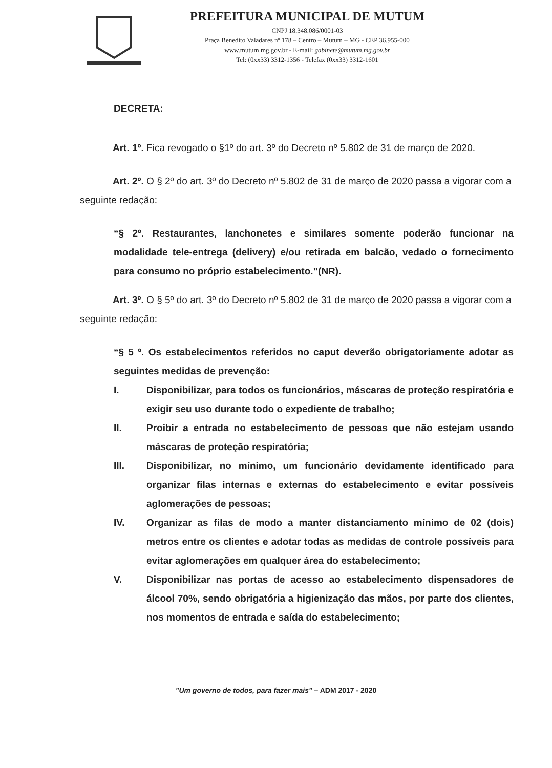PREFEITURA MUNICIPAL DE MUTUM
CNPJ 18.348.086/0001-03
Praça Benedito Valadares nº 178 – Centro – Mutum – MG - CEP 36.955-000
www.mutum.mg.gov.br - E-mail: gabinete@mutum.mg.gov.br
Tel: (0xx33) 3312-1356 - Telefax (0xx33) 3312-1601
DECRETA:
Art. 1º. Fica revogado o §1º do art. 3º do Decreto nº 5.802 de 31 de março de 2020.
Art. 2º. O § 2º do art. 3º do Decreto nº 5.802 de 31 de março de 2020 passa a vigorar com a seguinte redação:
“§ 2º. Restaurantes, lanchonetes e similares somente poderão funcionar na modalidade tele-entrega (delivery) e/ou retirada em balcão, vedado o fornecimento para consumo no próprio estabelecimento.”(NR).
Art. 3º. O § 5º do art. 3º do Decreto nº 5.802 de 31 de março de 2020 passa a vigorar com a seguinte redação:
“§ 5 º. Os estabelecimentos referidos no caput deverão obrigatoriamente adotar as seguintes medidas de prevenção:
I. Disponibilizar, para todos os funcionários, máscaras de proteção respiratória e exigir seu uso durante todo o expediente de trabalho;
II. Proibir a entrada no estabelecimento de pessoas que não estejam usando máscaras de proteção respiratória;
III. Disponibilizar, no mínimo, um funcionário devidamente identificado para organizar filas internas e externas do estabelecimento e evitar possíveis aglomerações de pessoas;
IV. Organizar as filas de modo a manter distanciamento mínimo de 02 (dois) metros entre os clientes e adotar todas as medidas de controle possíveis para evitar aglomerações em qualquer área do estabelecimento;
V. Disponibilizar nas portas de acesso ao estabelecimento dispensadores de álcool 70%, sendo obrigatória a higienização das mãos, por parte dos clientes, nos momentos de entrada e saída do estabelecimento;
"Um governo de todos, para fazer mais" – ADM 2017 - 2020